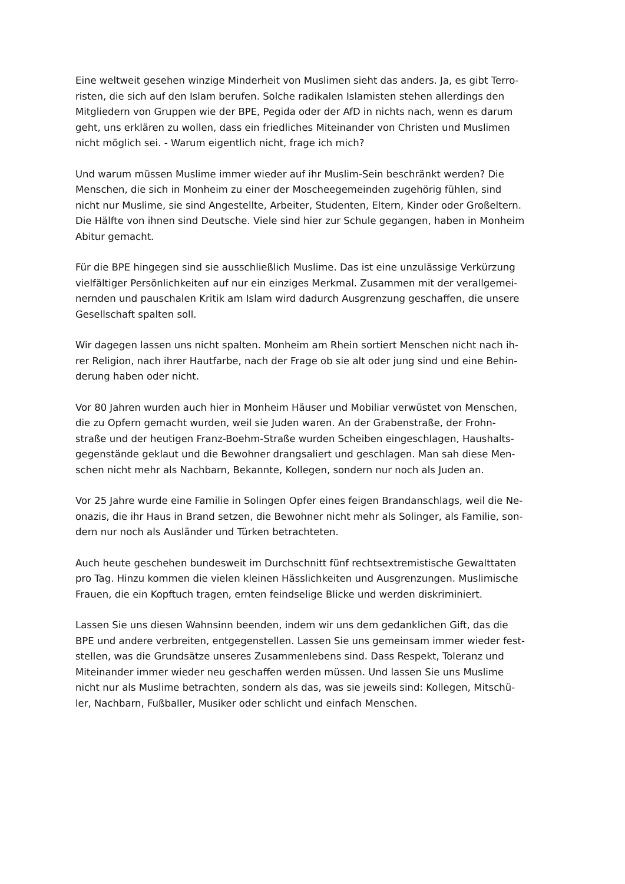Eine weltweit gesehen winzige Minderheit von Muslimen sieht das anders. Ja, es gibt Terro-
risten, die sich auf den Islam berufen. Solche radikalen Islamisten stehen allerdings den
Mitgliedern von Gruppen wie der BPE, Pegida oder der AfD in nichts nach, wenn es darum
geht, uns erklären zu wollen, dass ein friedliches Miteinander von Christen und Muslimen
nicht möglich sei. - Warum eigentlich nicht, frage ich mich?
Und warum müssen Muslime immer wieder auf ihr Muslim-Sein beschränkt werden? Die
Menschen, die sich in Monheim zu einer der Moscheegemeinden zugehörig fühlen, sind
nicht nur Muslime, sie sind Angestellte, Arbeiter, Studenten, Eltern, Kinder oder Großeltern.
Die Hälfte von ihnen sind Deutsche. Viele sind hier zur Schule gegangen, haben in Monheim
Abitur gemacht.
Für die BPE hingegen sind sie ausschließlich Muslime. Das ist eine unzulässige Verkürzung
vielfältiger Persönlichkeiten auf nur ein einziges Merkmal. Zusammen mit der verallgemei-
nernden und pauschalen Kritik am Islam wird dadurch Ausgrenzung geschaffen, die unsere
Gesellschaft spalten soll.
Wir dagegen lassen uns nicht spalten. Monheim am Rhein sortiert Menschen nicht nach ih-
rer Religion, nach ihrer Hautfarbe, nach der Frage ob sie alt oder jung sind und eine Behin-
derung haben oder nicht.
Vor 80 Jahren wurden auch hier in Monheim Häuser und Mobiliar verwüstet von Menschen,
die zu Opfern gemacht wurden, weil sie Juden waren. An der Grabenstraße, der Frohn-
straße und der heutigen Franz-Boehm-Straße wurden Scheiben eingeschlagen, Haushalts-
gegenstände geklaut und die Bewohner drangsaliert und geschlagen. Man sah diese Men-
schen nicht mehr als Nachbarn, Bekannte, Kollegen, sondern nur noch als Juden an.
Vor 25 Jahre wurde eine Familie in Solingen Opfer eines feigen Brandanschlags, weil die Ne-
onazis, die ihr Haus in Brand setzen, die Bewohner nicht mehr als Solinger, als Familie, son-
dern nur noch als Ausländer und Türken betrachteten.
Auch heute geschehen bundesweit im Durchschnitt fünf rechtsextremistische Gewalttaten
pro Tag. Hinzu kommen die vielen kleinen Hässlichkeiten und Ausgrenzungen. Muslimische
Frauen, die ein Kopftuch tragen, ernten feindselige Blicke und werden diskriminiert.
Lassen Sie uns diesen Wahnsinn beenden, indem wir uns dem gedanklichen Gift, das die
BPE und andere verbreiten, entgegenstellen. Lassen Sie uns gemeinsam immer wieder fest-
stellen, was die Grundsätze unseres Zusammenlebens sind. Dass Respekt, Toleranz und
Miteinander immer wieder neu geschaffen werden müssen. Und lassen Sie uns Muslime
nicht nur als Muslime betrachten, sondern als das, was sie jeweils sind: Kollegen, Mitschü-
ler, Nachbarn, Fußballer, Musiker oder schlicht und einfach Menschen.